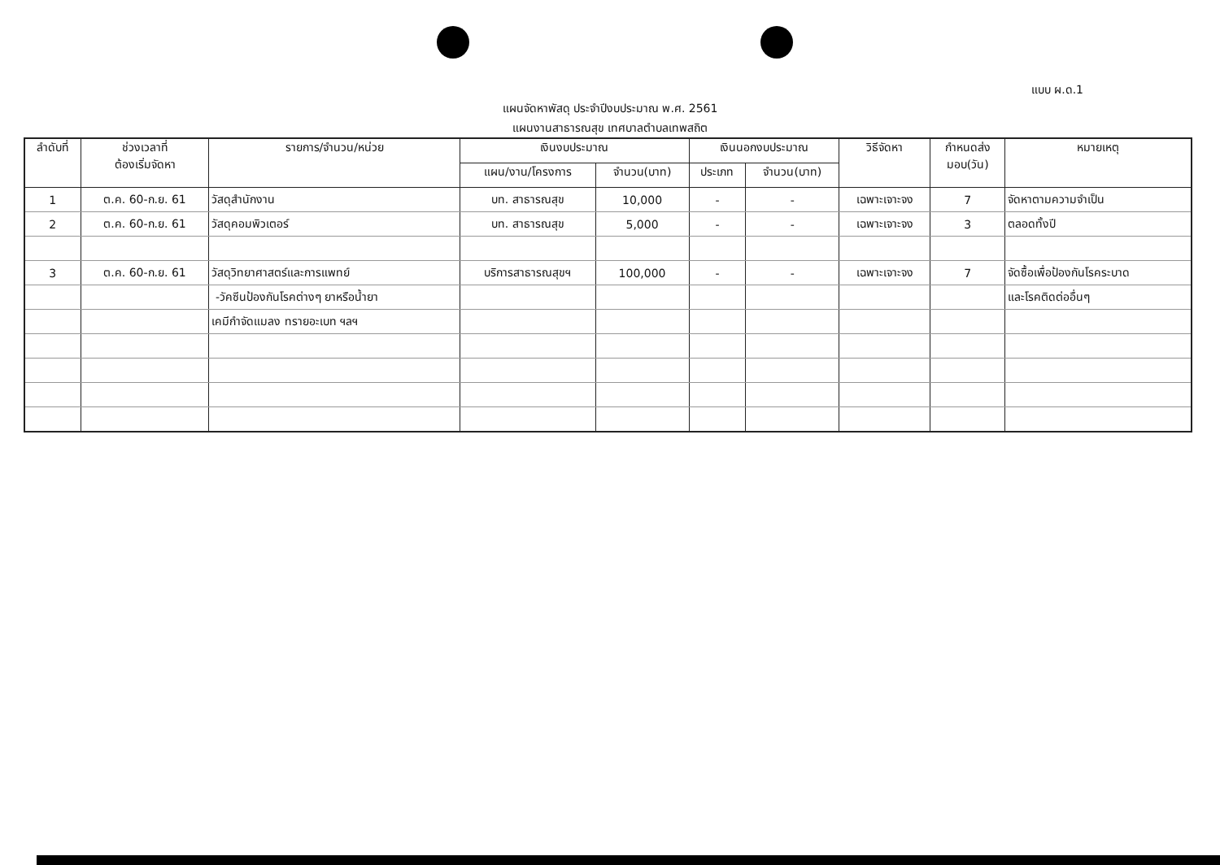แบบ ผ.ด.1
แผนจัดหาพัสดุ ประจำปีงบประมาณ พ.ศ. 2561
แผนงานสาธารณสุข เทศบาลตำบลเทพสถิต
| ลำดับที่ | ช่วงเวลาที่ ต้องเริ่มจัดหา | รายการ/จำนวน/หน่วย | เงินงบประมาณ | | เงินนอกงบประมาณ | | วิธีจัดหา | กำหนดส่ง มอบ(วัน) | หมายเหตุ |
| --- | --- | --- | --- | --- | --- | --- | --- | --- | --- |
| | | | แผน/งาน/โครงการ | จำนวน(บาท) | ประเภท | จำนวน(บาท) | | | |
| 1 | ต.ค. 60-ก.ย. 61 | วัสดุสำนักงาน | บท. สาธารณสุข | 10,000 | - | - | เฉพาะเจาะจง | 7 | จัดหาตามความจำเป็น |
| 2 | ต.ค. 60-ก.ย. 61 | วัสดุคอมพิวเตอร์ | บท. สาธารณสุข | 5,000 | - | - | เฉพาะเจาะจง | 3 | ตลอดทั้งปี |
| 3 | ต.ค. 60-ก.ย. 61 | วัสดุวิทยาศาสตร์และการแพทย์ | บริการสาธารณสุขฯ | 100,000 | - | - | เฉพาะเจาะจง | 7 | จัดซื้อเพื่อป้องกันโรคระบาด |
| | | -วัคซีนป้องกันโรคต่างๆ ยาหรือน้ำยา | | | | | | | และโรคติดต่ออื่นๆ |
| | | เคมีกำจัดแมลง ทรายอะเบท ฯลฯ | | | | | | | |